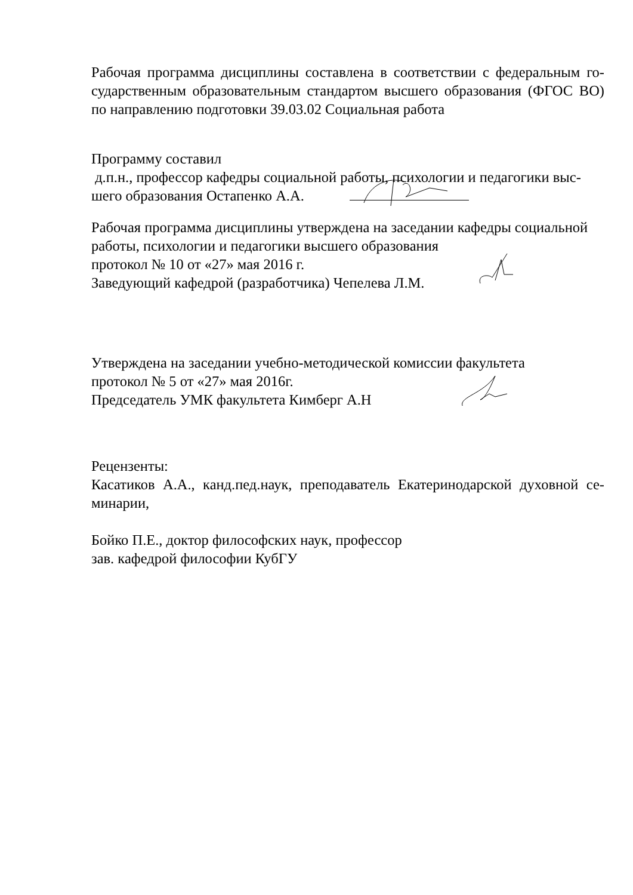Рабочая программа дисциплины составлена в соответствии с федеральным го-сударственным образовательным стандартом высшего образования (ФГОС ВО) по направлению подготовки 39.03.02 Социальная работа
Программу составил
д.п.н., профессор кафедры социальной работы, психологии и педагогики выс-шего образования Остапенко А.А.
Рабочая программа дисциплины утверждена на заседании кафедры социальной работы, психологии и педагогики высшего образования
протокол № 10 от «27» мая 2016 г.
Заведующий кафедрой (разработчика) Чепелева Л.М.
Утверждена на заседании учебно-методической комиссии факультета
протокол № 5 от «27» мая 2016г.
Председатель УМК факультета Кимберг А.Н
Рецензенты:
Касатиков А.А., канд.пед.наук, преподаватель Екатеринодарской духовной се-минарии,
Бойко П.Е., доктор философских наук, профессор
зав. кафедрой философии КубГУ